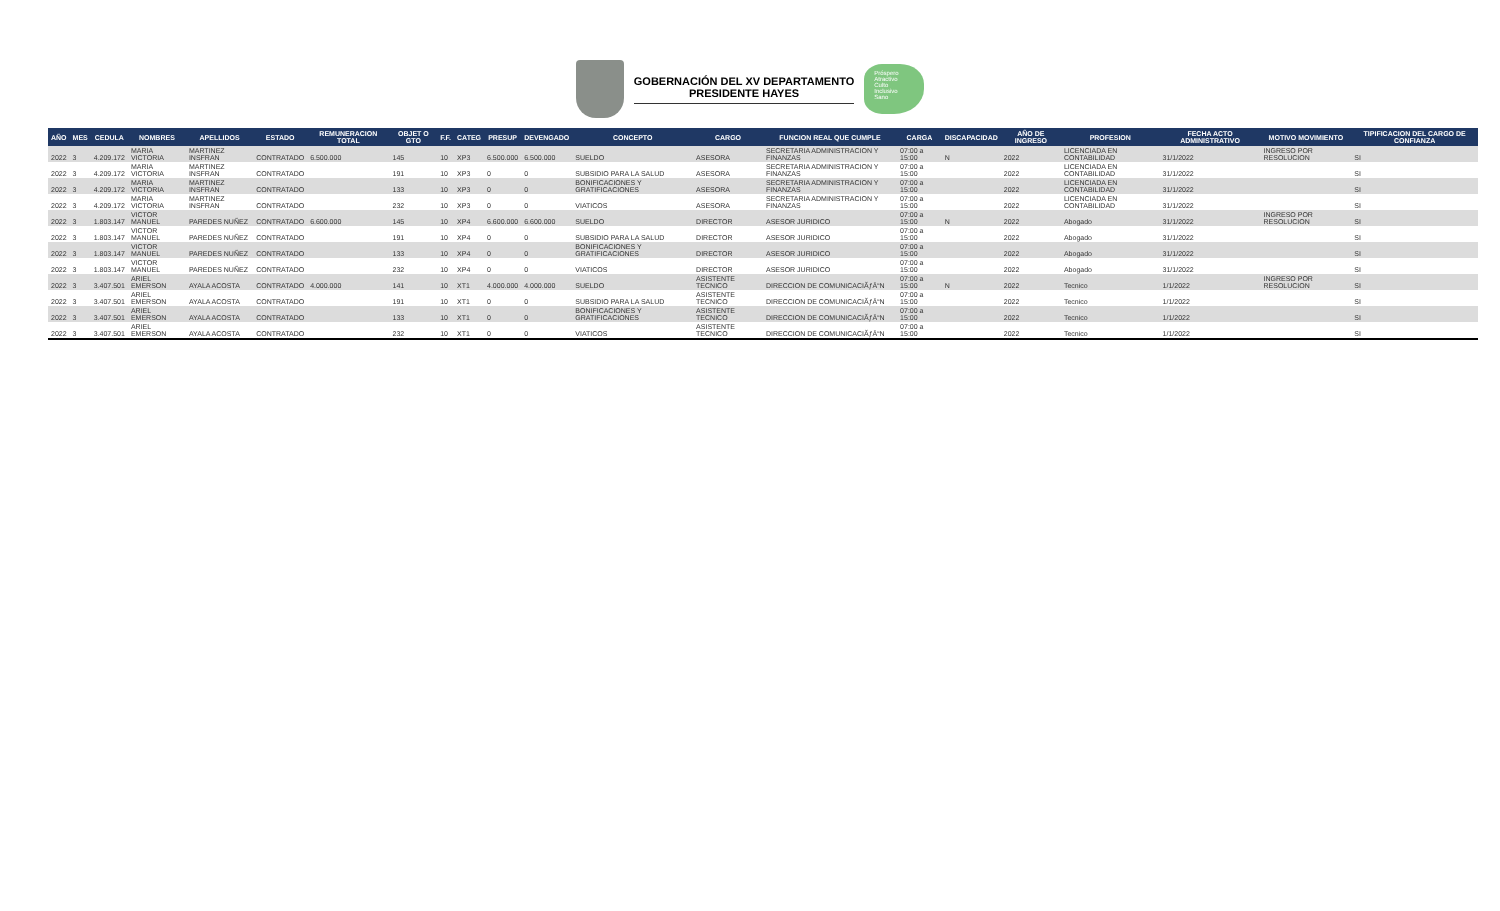GOBERNACIÓN DEL XV DEPARTAMENTO
PRESIDENTE HAYES
Próspero
Atractivo
Culto
Inclusivo
Sano
| AÑO | MES | CEDULA | NOMBRES | APELLIDOS | ESTADO | REMUNERACION TOTAL | OBJET O GTO | F.F. | CATEG | PRESUP | DEVENGADO | CONCEPTO | CARGO | FUNCION REAL QUE CUMPLE | CARGA | DISCAPACIDAD | AÑO DE INGRESO | PROFESION | FECHA ACTO ADMINISTRATIVO | MOTIVO MOVIMIENTO | TIPIFICACION DEL CARGO DE CONFIANZA |
| --- | --- | --- | --- | --- | --- | --- | --- | --- | --- | --- | --- | --- | --- | --- | --- | --- | --- | --- | --- | --- | --- |
| 2022 | 3 | 4.209.172 | MARIA VICTORIA | MARTINEZ INSFRAN | CONTRATADO | 6.500.000 | 145 | 10 | XP3 | 6.500.000 | 6.500.000 | SUELDO | ASESORA | SECRETARIA ADMINISTRACION Y FINANZAS | 07:00 a 15:00 | N | 2022 | LICENCIADA EN CONTABILIDAD | 31/1/2022 | INGRESO POR RESOLUCION | SI |
| 2022 | 3 | 4.209.172 | MARIA VICTORIA | MARTINEZ INSFRAN | CONTRATADO | | 191 | 10 | XP3 | 0 | 0 | SUBSIDIO PARA LA SALUD | ASESORA | SECRETARIA ADMINISTRACION Y FINANZAS | 07:00 a 15:00 | | 2022 | LICENCIADA EN CONTABILIDAD | 31/1/2022 | | SI |
| 2022 | 3 | 4.209.172 | MARIA VICTORIA | MARTINEZ INSFRAN | CONTRATADO | | 133 | 10 | XP3 | 0 | 0 | BONIFICACIONES Y GRATIFICACIONES | ASESORA | SECRETARIA ADMINISTRACION Y FINANZAS | 07:00 a 15:00 | | 2022 | LICENCIADA EN CONTABILIDAD | 31/1/2022 | | SI |
| 2022 | 3 | 4.209.172 | MARIA VICTORIA | MARTINEZ INSFRAN | CONTRATADO | | 232 | 10 | XP3 | 0 | 0 | VIATICOS | ASESORA | SECRETARIA ADMINISTRACION Y FINANZAS | 07:00 a 15:00 | | 2022 | LICENCIADA EN CONTABILIDAD | 31/1/2022 | | SI |
| 2022 | 3 | 1.803.147 | VICTOR MANUEL | PAREDES NUÑEZ | CONTRATADO | 6.600.000 | 145 | 10 | XP4 | 6.600.000 | 6.600.000 | SUELDO | DIRECTOR | ASESOR JURIDICO | 07:00 a 15:00 | N | 2022 | Abogado | 31/1/2022 | INGRESO POR RESOLUCION | SI |
| 2022 | 3 | 1.803.147 | VICTOR MANUEL | PAREDES NUÑEZ | CONTRATADO | | 191 | 10 | XP4 | 0 | 0 | SUBSIDIO PARA LA SALUD | DIRECTOR | ASESOR JURIDICO | 07:00 a 15:00 | | 2022 | Abogado | 31/1/2022 | | SI |
| 2022 | 3 | 1.803.147 | VICTOR MANUEL | PAREDES NUÑEZ | CONTRATADO | | 133 | 10 | XP4 | 0 | 0 | BONIFICACIONES Y GRATIFICACIONES | DIRECTOR | ASESOR JURIDICO | 07:00 a 15:00 | | 2022 | Abogado | 31/1/2022 | | SI |
| 2022 | 3 | 1.803.147 | VICTOR MANUEL | PAREDES NUÑEZ | CONTRATADO | | 232 | 10 | XP4 | 0 | 0 | VIATICOS | DIRECTOR | ASESOR JURIDICO | 07:00 a 15:00 | | 2022 | Abogado | 31/1/2022 | | SI |
| 2022 | 3 | 3.407.501 | ARIEL EMERSON | AYALA ACOSTA | CONTRATADO | 4.000.000 | 141 | 10 | XT1 | 4.000.000 | 4.000.000 | SUELDO | ASISTENTE TECNICO | DIRECCION DE COMUNICACIÃƒÂ“N | 07:00 a 15:00 | N | 2022 | Tecnico | 1/1/2022 | INGRESO POR RESOLUCION | SI |
| 2022 | 3 | 3.407.501 | ARIEL EMERSON | AYALA ACOSTA | CONTRATADO | | 191 | 10 | XT1 | 0 | 0 | SUBSIDIO PARA LA SALUD | ASISTENTE TECNICO | DIRECCION DE COMUNICACIÃƒÂ“N | 07:00 a 15:00 | | 2022 | Tecnico | 1/1/2022 | | SI |
| 2022 | 3 | 3.407.501 | ARIEL EMERSON | AYALA ACOSTA | CONTRATADO | | 133 | 10 | XT1 | 0 | 0 | BONIFICACIONES Y GRATIFICACIONES | ASISTENTE TECNICO | DIRECCION DE COMUNICACIÃƒÂ“N | 07:00 a 15:00 | | 2022 | Tecnico | 1/1/2022 | | SI |
| 2022 | 3 | 3.407.501 | ARIEL EMERSON | AYALA ACOSTA | CONTRATADO | | 232 | 10 | XT1 | 0 | 0 | VIATICOS | ASISTENTE TECNICO | DIRECCION DE COMUNICACIÃƒÂ“N | 07:00 a 15:00 | | 2022 | Tecnico | 1/1/2022 | | SI |